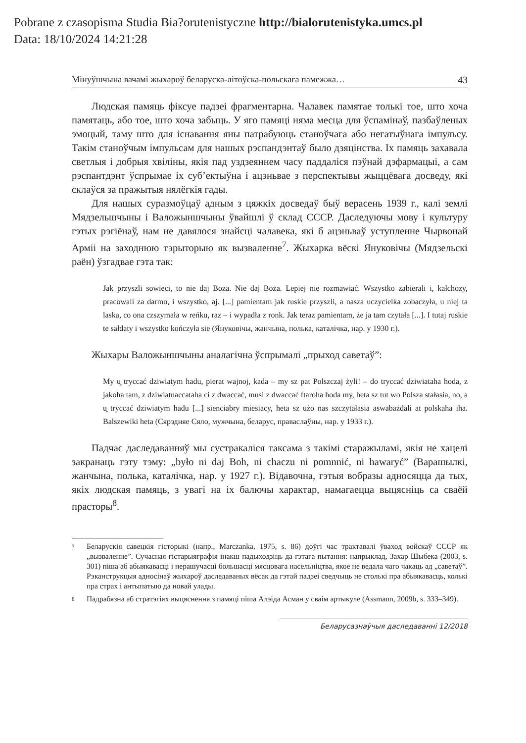Pobrane z czasopisma Studia Bia?orutenistyczne http://bialorutenistyka.umcs.pl
Data: 18/10/2024 14:21:28
Мінуўшчына вачамі жыхароў беларуска-літоўска-польскага памежжа… 43
Людская памяць фіксуе падзеі фрагментарна. Чалавек памятае толькі тое, што хоча памятаць, або тое, што хоча забыць. У яго памяці няма месца для ўспамінаў, пазбаўленых эмоцый, таму што для існавання яны патрабуюць станоўчага або негатыўнага імпульсу. Такім станоўчым імпульсам для нашых рэспандэнтаў было дзяцінства. Іх памяць захавала светлыя і добрыя хвіліны, якія пад уздзеяннем часу паддаліся пэўнай дэфармацыі, а сам рэспантдэнт ўспрымае іх суб’ектыўна і ацэньвае з перспектывы жыццёвага досведу, які склаўся за пражытыя нялёгкія гады.
Для нашых суразмоўцаў адным з цяжкіх досведаў быў верасень 1939 г., калі землі Мядзельшчыны і Валожыншчыны ўвайшлі ў склад СССР. Даследуючы мову і культуру гэтых рэгіёнаў, нам не давялося знайсці чалавека, які б ацэньваў уступленне Чырвонай Арміі на заходнюю тэрыторыю як вызваленне<sup>7</sup>. Жыхарка вёскі Януковічы (Мядзельскі раён) ўзгадвае гэта так:
Jak przyszli sowieci, to nie daj Boża. Nie daj Boża. Lepiej nie rozmawiać. Wszystko zabierali i, kałchozy, pracowali za darmo, i wszystko, aj. [...] pamientam jak ruskie przyszli, a nasza uczycielka zobaczyła, u niej ta laska, co ona czszymała w reńku, raz – i wypadła z ronk. Jak teraz pamientam, że ja tam czytała [...]. I tutaj ruskie te sałdaty i wszystko kończyła sie (Януковічы, жанчына, полька, каталічка, нар. у 1930 г.).
Жыхары Валожыншчыны аналагічна ўспрымалі „прыход саветаў”:
My u̯ tryccać dziwiatym hadu, pierat wajnoj, kada – my sz pat Polszczaj żyli! – do tryccać dziwiataha hoda, z jakoha tam, z dziwiatnaccataha ci z dwaccać, musi z dwaccać ftaroha hoda my, heta sz tut wo Polsza stałasia, no, a u̯ tryccać dziwiatym hadu [...] sienciabry miesiacy, heta sz użo nas szczytałasia aswabażdali at polskaha iha. Balszewiki heta (Сярэдняе Сяло, мужчына, беларус, праваслаўны, нар. у 1933 г.).
Падчас даследаванняў мы сустракаліся таксама з такімі старажыламі, якія не хацелі закранаць гэту тэму: „było ni daj Boh, ni chaczu ni pomnnić, ni hawaryć” (Варашылкі, жанчына, полька, каталічка, нар. у 1927 г.). Відавочна, гэтыя вобразы адносяцца да тых, якіх людская памяць, з увагі на іх балючы характар, намагаецца выцясніць са сваёй прасторы<sup>8</sup>.
<sup>7</sup> Беларускія савецкія гісторыкі (напр., Marczanka, 1975, s. 86) доўгі час трактавалі ўваход войскаў СССР як „вызваленне”. Сучасная гістарыяграфія інакш падыходзіць да гэтага пытання: напрыклад, Захар Шыбека (2003, s. 301) піша аб абыякавасці і нерашучасці большасці мясцовага насельніцтва, якое не ведала чаго чакаць ад „саветаў”. Рэканструкцыя адносінаў жыхароў даследаваных вёсак да гэтай падзеі сведчыць не столькі пра абыякавасць, колькі пра страх і антыпатыю да новай улады.
<sup>8</sup> Падрабязна аб стратэгіях выцяснення з памяці піша Алэіда Асман у сваім артыкуле (Assmann, 2009b, s. 333–349).
Беларусазнаўчыя даследаванні 12/2018